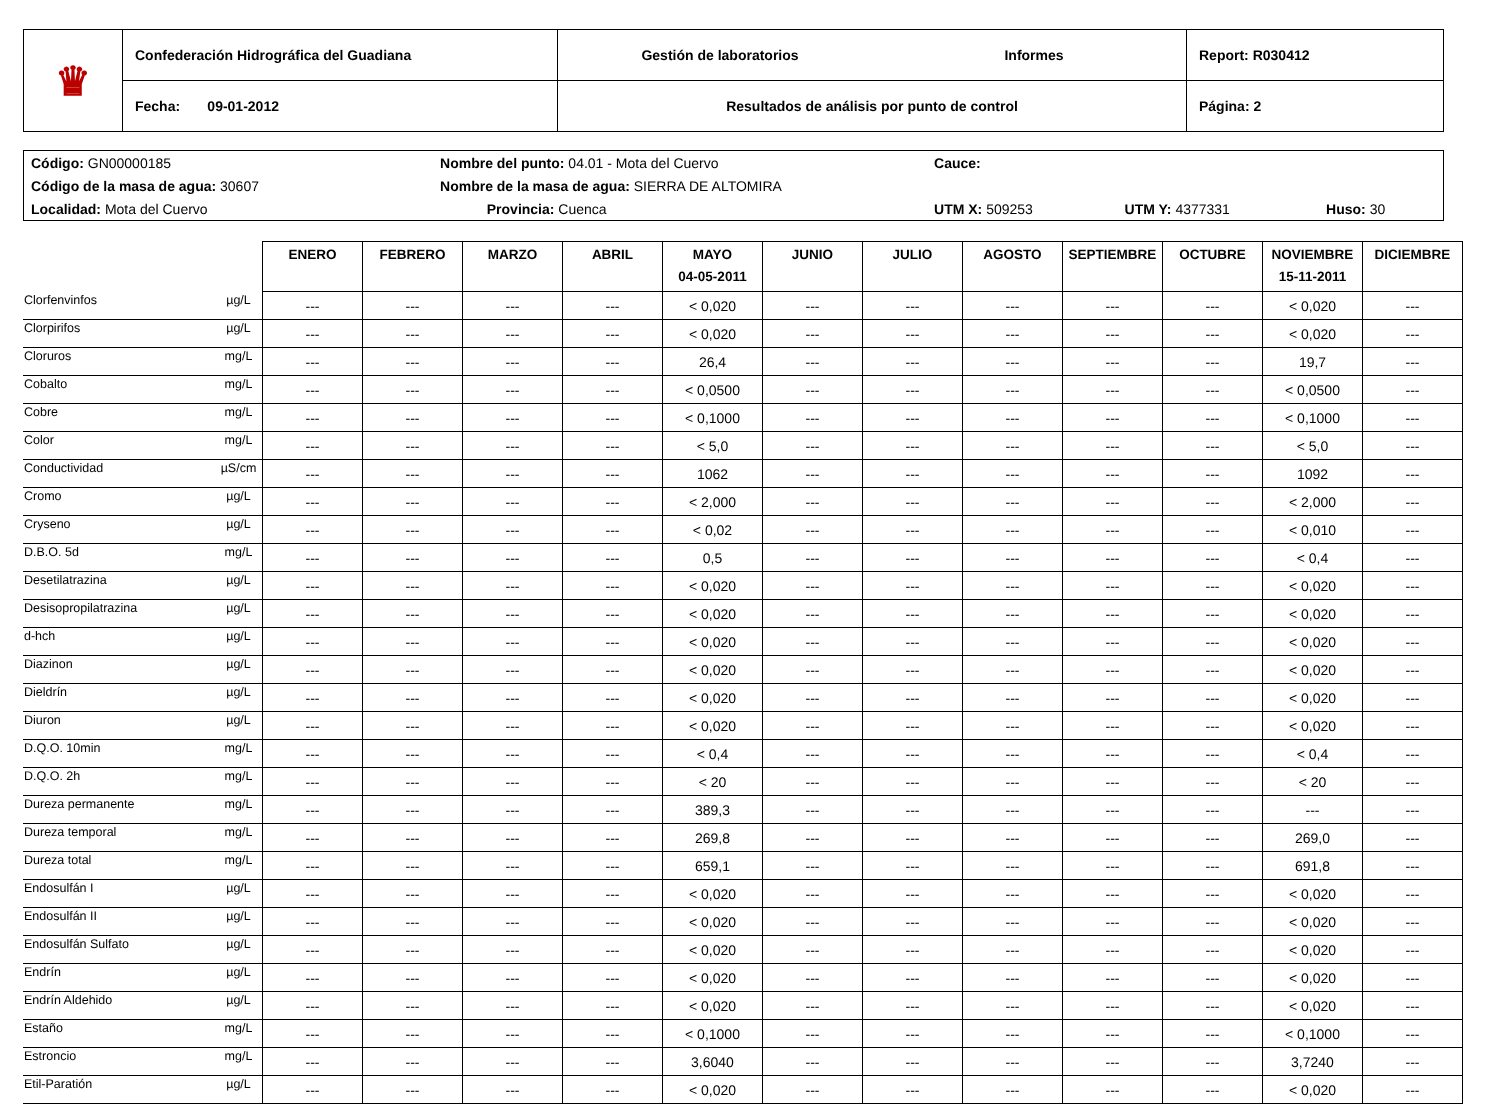| ♛ | Confederación Hidrográfica del Guadiana | Gestión de laboratorios | Informes | Report: R030412 |
| | Fecha: 09-01-2012 | Resultados de análisis por punto de control | | Página: 2 |
| Código: GN00000185 | Nombre del punto: 04.01 - Mota del Cuervo | | Cauce: | | |
| Código de la masa de agua: 30607 | Nombre de la masa de agua: SIERRA DE ALTOMIRA | | | | |
| Localidad: Mota del Cuervo | | Provincia: Cuenca | UTM X: 509253 | UTM Y: 4377331 | Huso: 30 |
| | | ENERO | FEBRERO | MARZO | ABRIL | MAYO 04-05-2011 | JUNIO | JULIO | AGOSTO | SEPTIEMBRE | OCTUBRE | NOVIEMBRE 15-11-2011 | DICIEMBRE |
| Clorfenvinfos | µg/L | --- | --- | --- | --- | < 0,020 | --- | --- | --- | --- | --- | < 0,020 | --- |
| Clorpirifos | µg/L | --- | --- | --- | --- | < 0,020 | --- | --- | --- | --- | --- | < 0,020 | --- |
| Cloruros | mg/L | --- | --- | --- | --- | 26,4 | --- | --- | --- | --- | --- | 19,7 | --- |
| Cobalto | mg/L | --- | --- | --- | --- | < 0,0500 | --- | --- | --- | --- | --- | < 0,0500 | --- |
| Cobre | mg/L | --- | --- | --- | --- | < 0,1000 | --- | --- | --- | --- | --- | < 0,1000 | --- |
| Color | mg/L | --- | --- | --- | --- | < 5,0 | --- | --- | --- | --- | --- | < 5,0 | --- |
| Conductividad | µS/cm | --- | --- | --- | --- | 1062 | --- | --- | --- | --- | --- | 1092 | --- |
| Cromo | µg/L | --- | --- | --- | --- | < 2,000 | --- | --- | --- | --- | --- | < 2,000 | --- |
| Cryseno | µg/L | --- | --- | --- | --- | < 0,02 | --- | --- | --- | --- | --- | < 0,010 | --- |
| D.B.O. 5d | mg/L | --- | --- | --- | --- | 0,5 | --- | --- | --- | --- | --- | < 0,4 | --- |
| Desetilatrazina | µg/L | --- | --- | --- | --- | < 0,020 | --- | --- | --- | --- | --- | < 0,020 | --- |
| Desisopropilatrazina | µg/L | --- | --- | --- | --- | < 0,020 | --- | --- | --- | --- | --- | < 0,020 | --- |
| d-hch | µg/L | --- | --- | --- | --- | < 0,020 | --- | --- | --- | --- | --- | < 0,020 | --- |
| Diazinon | µg/L | --- | --- | --- | --- | < 0,020 | --- | --- | --- | --- | --- | < 0,020 | --- |
| Dieldrín | µg/L | --- | --- | --- | --- | < 0,020 | --- | --- | --- | --- | --- | < 0,020 | --- |
| Diuron | µg/L | --- | --- | --- | --- | < 0,020 | --- | --- | --- | --- | --- | < 0,020 | --- |
| D.Q.O. 10min | mg/L | --- | --- | --- | --- | < 0,4 | --- | --- | --- | --- | --- | < 0,4 | --- |
| D.Q.O. 2h | mg/L | --- | --- | --- | --- | < 20 | --- | --- | --- | --- | --- | < 20 | --- |
| Dureza permanente | mg/L | --- | --- | --- | --- | 389,3 | --- | --- | --- | --- | --- | --- | --- |
| Dureza temporal | mg/L | --- | --- | --- | --- | 269,8 | --- | --- | --- | --- | --- | 269,0 | --- |
| Dureza total | mg/L | --- | --- | --- | --- | 659,1 | --- | --- | --- | --- | --- | 691,8 | --- |
| Endosulfán I | µg/L | --- | --- | --- | --- | < 0,020 | --- | --- | --- | --- | --- | < 0,020 | --- |
| Endosulfán II | µg/L | --- | --- | --- | --- | < 0,020 | --- | --- | --- | --- | --- | < 0,020 | --- |
| Endosulfán Sulfato | µg/L | --- | --- | --- | --- | < 0,020 | --- | --- | --- | --- | --- | < 0,020 | --- |
| Endrín | µg/L | --- | --- | --- | --- | < 0,020 | --- | --- | --- | --- | --- | < 0,020 | --- |
| Endrín Aldehido | µg/L | --- | --- | --- | --- | < 0,020 | --- | --- | --- | --- | --- | < 0,020 | --- |
| Estaño | mg/L | --- | --- | --- | --- | < 0,1000 | --- | --- | --- | --- | --- | < 0,1000 | --- |
| Estroncio | mg/L | --- | --- | --- | --- | 3,6040 | --- | --- | --- | --- | --- | 3,7240 | --- |
| Etil-Paratión | µg/L | --- | --- | --- | --- | < 0,020 | --- | --- | --- | --- | --- | < 0,020 | --- |